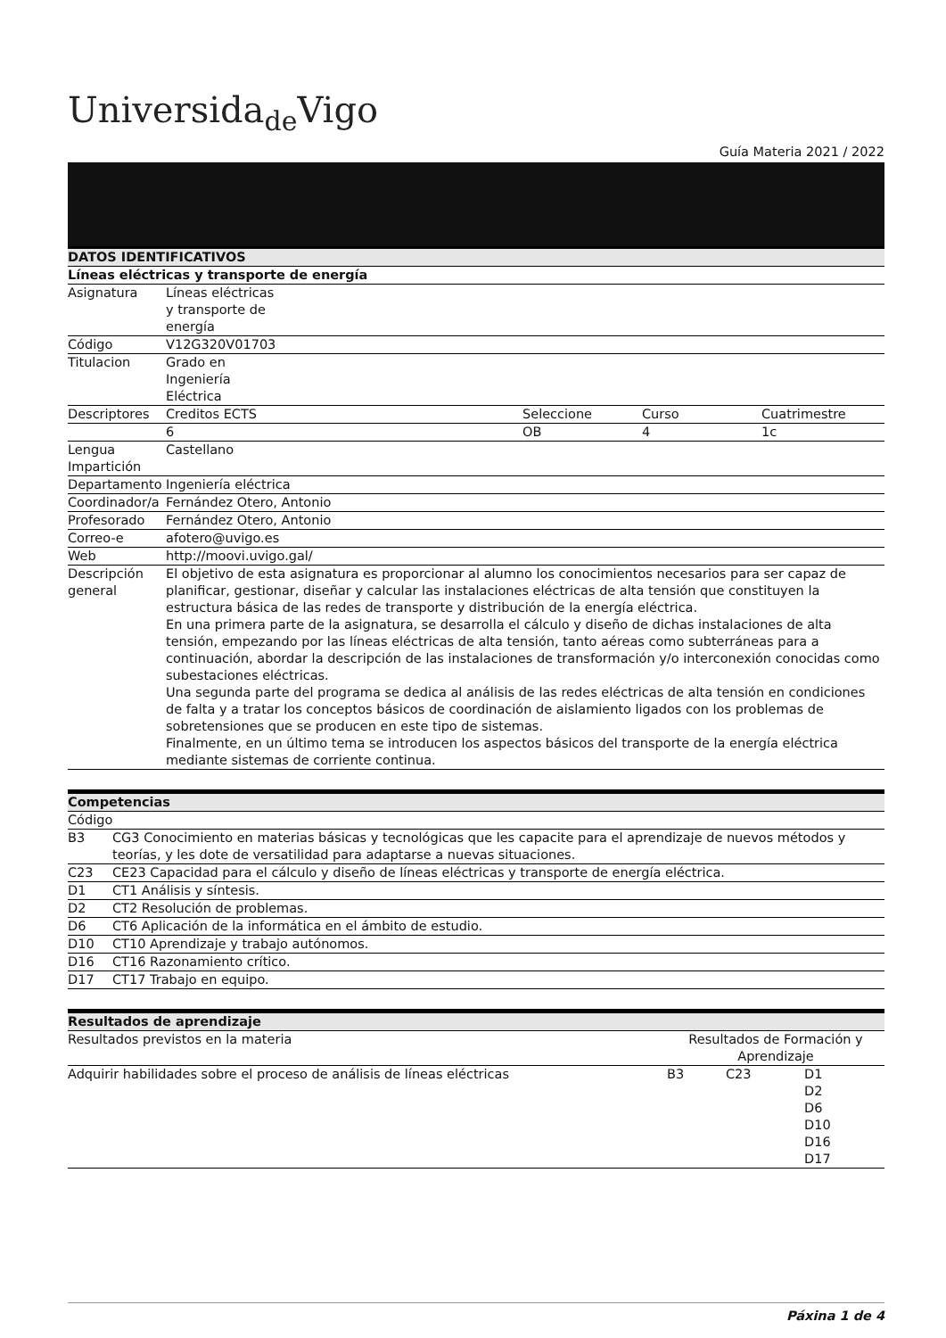Universida<sub>de</sub>Vigo
Guía Materia 2021 / 2022
| DATOS IDENTIFICATIVOS | | | | |
| --- | --- | --- | --- | --- |
| Líneas eléctricas y transporte de energía | | | | |
| Asignatura | Líneas eléctricas y transporte de energía | | | |
| Código | V12G320V01703 | | | |
| Titulacion | Grado en Ingeniería Eléctrica | | | |
| Descriptores | Creditos ECTS | Seleccione | Curso | Cuatrimestre |
| | 6 | OB | 4 | 1c |
| Lengua Impartición | Castellano | | | |
| Departamento | Ingeniería eléctrica | | | |
| Coordinador/a | Fernández Otero, Antonio | | | |
| Profesorado | Fernández Otero, Antonio | | | |
| Correo-e | afotero@uvigo.es | | | |
| Web | http://moovi.uvigo.gal/ | | | |
| Descripción general | El objetivo de esta asignatura es proporcionar al alumno los conocimientos necesarios para ser capaz de planificar, gestionar, diseñar y calcular las instalaciones eléctricas de alta tensión que constituyen la estructura básica de las redes de transporte y distribución de la energía eléctrica. En una primera parte de la asignatura, se desarrolla el cálculo y diseño de dichas instalaciones de alta tensión, empezando por las líneas eléctricas de alta tensión, tanto aéreas como subterráneas para a continuación, abordar la descripción de las instalaciones de transformación y/o interconexión conocidas como subestaciones eléctricas. Una segunda parte del programa se dedica al análisis de las redes eléctricas de alta tensión en condiciones de falta y a tratar los conceptos básicos de coordinación de aislamiento ligados con los problemas de sobretensiones que se producen en este tipo de sistemas. Finalmente, en un último tema se introducen los aspectos básicos del transporte de la energía eléctrica mediante sistemas de corriente continua. | | | |
| Competencias | |
| --- | --- |
| Código | |
| B3 | CG3 Conocimiento en materias básicas y tecnológicas que les capacite para el aprendizaje de nuevos métodos y teorías, y les dote de versatilidad para adaptarse a nuevas situaciones. |
| C23 | CE23 Capacidad para el cálculo y diseño de líneas eléctricas y transporte de energía eléctrica. |
| D1 | CT1 Análisis y síntesis. |
| D2 | CT2 Resolución de problemas. |
| D6 | CT6 Aplicación de la informática en el ámbito de estudio. |
| D10 | CT10 Aprendizaje y trabajo autónomos. |
| D16 | CT16 Razonamiento crítico. |
| D17 | CT17 Trabajo en equipo. |
| Resultados de aprendizaje | | | |
| --- | --- | --- | --- |
| Resultados previstos en la materia | Resultados de Formación y Aprendizaje | | |
| Adquirir habilidades sobre el proceso de análisis de líneas eléctricas | B3 | C23 | D1 D2 D6 D10 D16 D17 |
Páxina 1 de 4